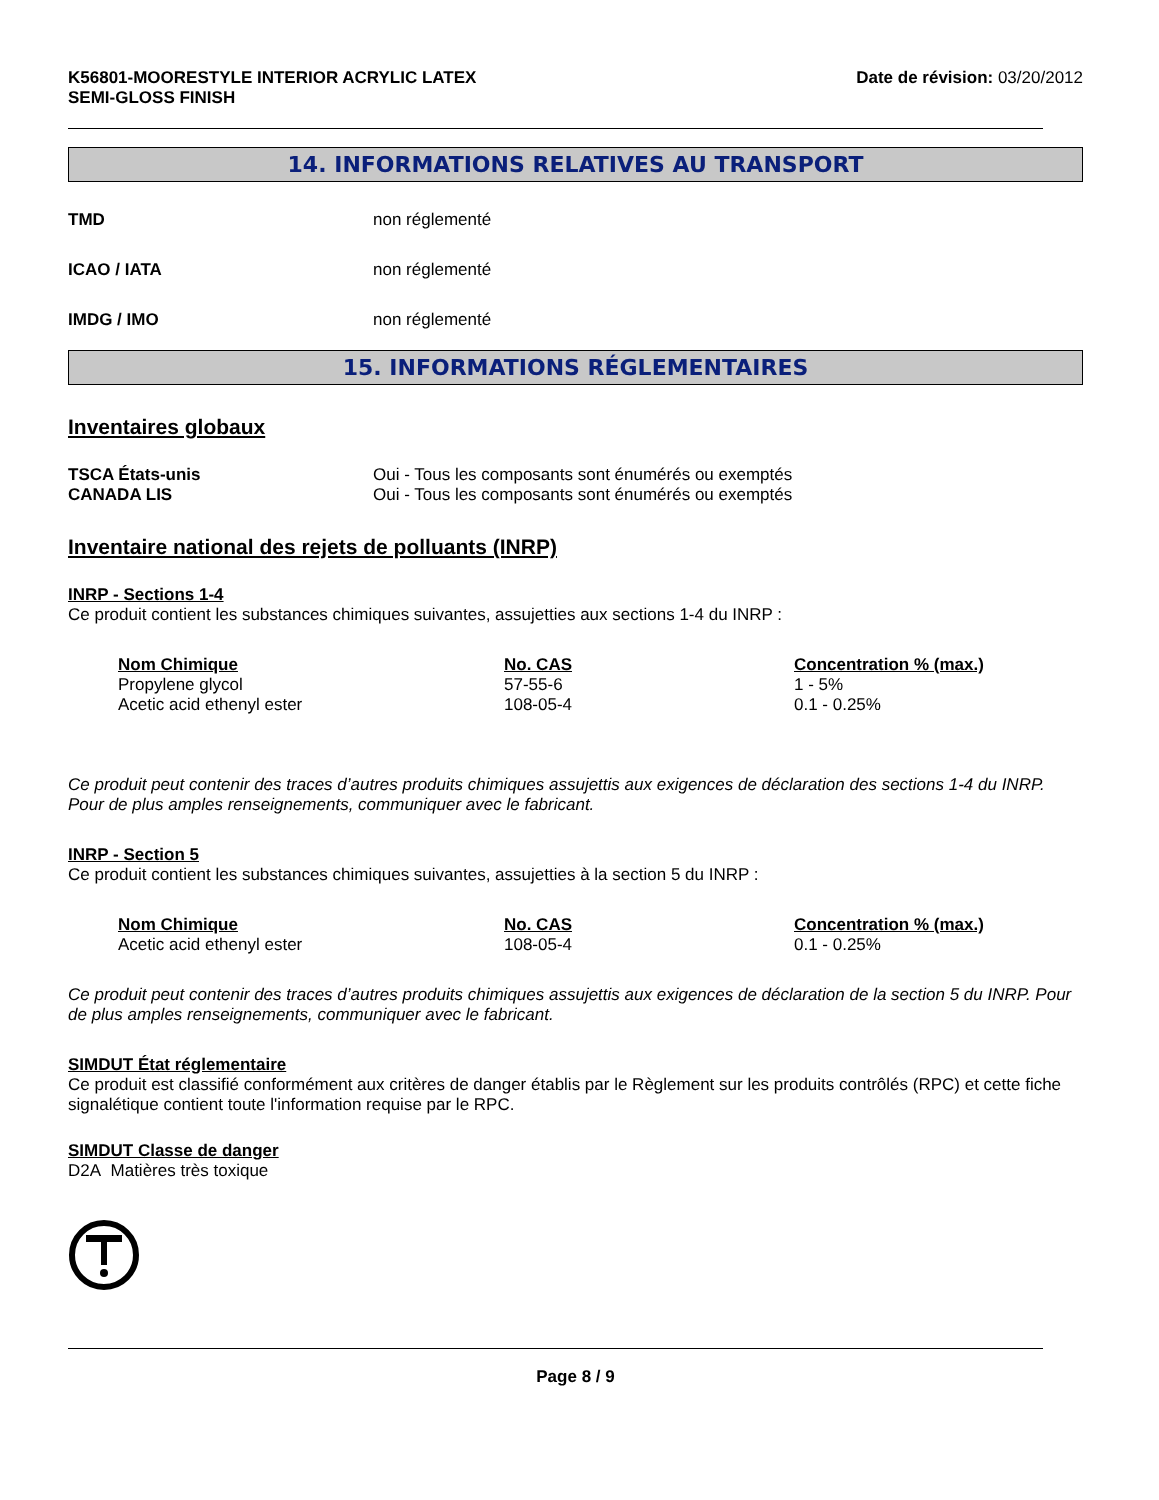K56801-MOORESTYLE INTERIOR ACRYLIC LATEX
SEMI-GLOSS FINISH
Date de révision: 03/20/2012
14. INFORMATIONS RELATIVES AU TRANSPORT
TMD non réglementé
ICAO / IATA non réglementé
IMDG / IMO non réglementé
15. INFORMATIONS RÉGLEMENTAIRES
Inventaires globaux
TSCA États-unis Oui - Tous les composants sont énumérés ou exemptés
CANADA LIS Oui - Tous les composants sont énumérés ou exemptés
Inventaire national des rejets de polluants (INRP)
INRP - Sections 1-4
Ce produit contient les substances chimiques suivantes, assujetties aux sections 1-4 du INRP :
| Nom Chimique | No. CAS | Concentration % (max.) |
| --- | --- | --- |
| Propylene glycol | 57-55-6 | 1 - 5% |
| Acetic acid ethenyl ester | 108-05-4 | 0.1 - 0.25% |
Ce produit peut contenir des traces d’autres produits chimiques assujettis aux exigences de déclaration des sections 1-4 du INRP. Pour de plus amples renseignements, communiquer avec le fabricant.
INRP - Section 5
Ce produit contient les substances chimiques suivantes, assujetties à la section 5 du INRP :
| Nom Chimique | No. CAS | Concentration % (max.) |
| --- | --- | --- |
| Acetic acid ethenyl ester | 108-05-4 | 0.1 - 0.25% |
Ce produit peut contenir des traces d’autres produits chimiques assujettis aux exigences de déclaration de la section 5 du INRP. Pour de plus amples renseignements, communiquer avec le fabricant.
SIMDUT État réglementaire
Ce produit est classifié conformément aux critères de danger établis par le Règlement sur les produits contrôlés (RPC) et cette fiche signalétique contient toute l'information requise par le RPC.
SIMDUT Classe de danger
D2A Matières très toxique
Page 8 / 9